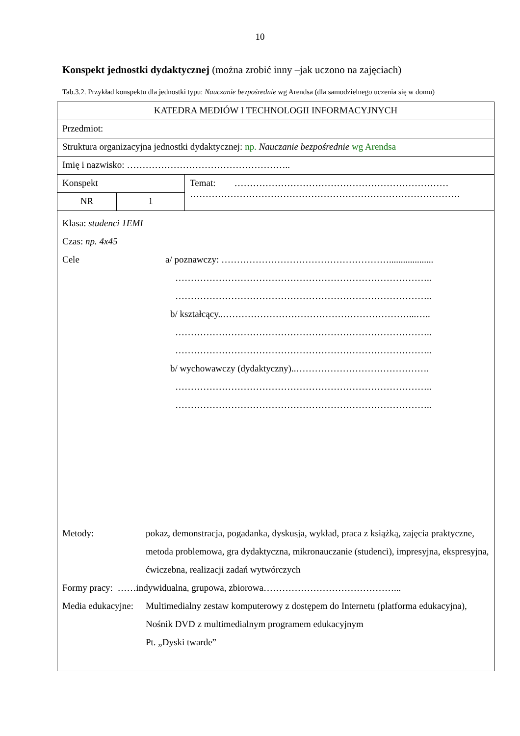10
Konspekt jednostki dydaktycznej (można zrobić inny –jak uczono na zajęciach)
Tab.3.2. Przykład konspektu dla jednostki typu: Nauczanie bezpośrednie wg Arendsa (dla samodzielnego uczenia się w domu)
| KATEDRA MEDIÓW I TECHNOLOGII INFORMACYJNYCH | | |
| Przedmiot: | | |
| Struktura organizacyjna jednostki dydaktycznej: np. Nauczanie bezpośrednie wg Arendsa | | |
| Imię i nazwisko: …………………………………………….. | | |
| Konspekt | | Temat: …………………………………………………………… …………………………………………………………………………… |
| NR | 1 | |
| Klasa: studenci 1EMI Czas: np. 4x45 Cele a/ poznawczy: ………………………………………………................... ……………………………………………………………………….. ……………………………………………………………………….. b/ kształcący..……………………………………………………...….. ……………………………………………………………………….. ……………………………………………………………………….. b/ wychowawczy (dydaktyczny)..……………………………………. ……………………………………………………………………….. ……………………………………………………………………….. Metody: pokaz, demonstracja, pogadanka, dyskusja, wykład, praca z książką, zajęcia praktyczne, metoda problemowa, gra dydaktyczna, mikronauczanie (studenci), impresyjna, ekspresyjna, ćwiczebna, realizacji zadań wytwórczych Formy pracy: ……indywidualna, grupowa, zbiorowa……………………………………... Media edukacyjne: Multimedialny zestaw komputerowy z dostępem do Internetu (platforma edukacyjna), Nośnik DVD z multimedialnym programem edukacyjnym Pt. „Dyski twarde” | | |